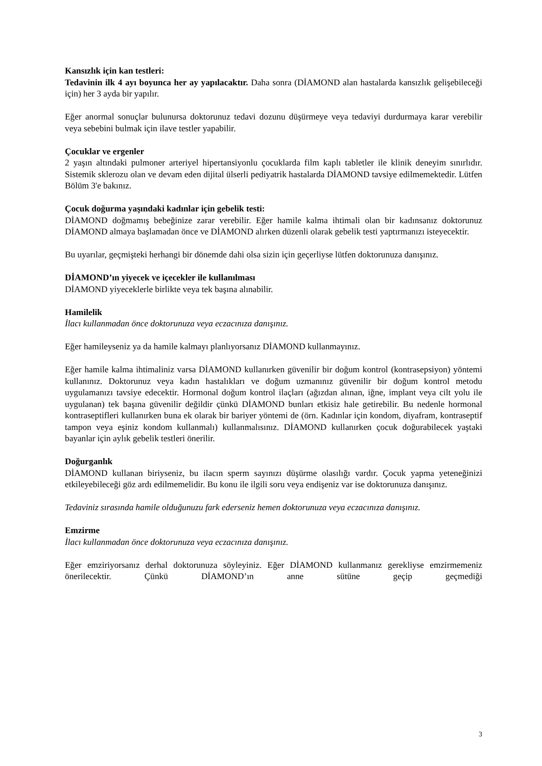Kansızlık için kan testleri:
Tedavinin ilk 4 ayı boyunca her ay yapılacaktır. Daha sonra (DİAMOND alan hastalarda kansızlık gelişebileceği için) her 3 ayda bir yapılır.
Eğer anormal sonuçlar bulunursa doktorunuz tedavi dozunu düşürmeye veya tedaviyi durdurmaya karar verebilir veya sebebini bulmak için ilave testler yapabilir.
Çocuklar ve ergenler
2 yaşın altındaki pulmoner arteriyel hipertansiyonlu çocuklarda film kaplı tabletler ile klinik deneyim sınırlıdır. Sistemik sklerozu olan ve devam eden dijital ülserli pediyatrik hastalarda DİAMOND tavsiye edilmemektedir. Lütfen Bölüm 3'e bakınız.
Çocuk doğurma yaşındaki kadınlar için gebelik testi:
DİAMOND doğmamış bebeğinize zarar verebilir. Eğer hamile kalma ihtimali olan bir kadınsanız doktorunuz DİAMOND almaya başlamadan önce ve DİAMOND alırken düzenli olarak gebelik testi yaptırmanızı isteyecektir.
Bu uyarılar, geçmişteki herhangi bir dönemde dahi olsa sizin için geçerliyse lütfen doktorunuza danışınız.
DİAMOND’ın yiyecek ve içecekler ile kullanılması
DİAMOND yiyeceklerle birlikte veya tek başına alınabilir.
Hamilelik
İlacı kullanmadan önce doktorunuza veya eczacınıza danışınız.
Eğer hamileyseniz ya da hamile kalmayı planlıyorsanız DİAMOND kullanmayınız.
Eğer hamile kalma ihtimaliniz varsa DİAMOND kullanırken güvenilir bir doğum kontrol (kontrasepsiyon) yöntemi kullanınız. Doktorunuz veya kadın hastalıkları ve doğum uzmanınız güvenilir bir doğum kontrol metodu uygulamanızı tavsiye edecektir. Hormonal doğum kontrol ilaçları (ağızdan alınan, iğne, implant veya cilt yolu ile uygulanan) tek başına güvenilir değildir çünkü DİAMOND bunları etkisiz hale getirebilir. Bu nedenle hormonal kontraseptifleri kullanırken buna ek olarak bir bariyer yöntemi de (örn. Kadınlar için kondom, diyafram, kontraseptif tampon veya eşiniz kondom kullanmalı) kullanmalısınız. DİAMOND kullanırken çocuk doğurabilecek yaştaki bayanlar için aylık gebelik testleri önerilir.
Doğurganlık
DİAMOND kullanan biriyseniz, bu ilacın sperm sayınızı düşürme olasılığı vardır. Çocuk yapma yeteneğinizi etkileyebileceği göz ardı edilmemelidir. Bu konu ile ilgili soru veya endişeniz var ise doktorunuza danışınız.
Tedaviniz sırasında hamile olduğunuzu fark ederseniz hemen doktorunuza veya eczacınıza danışınız.
Emzirme
İlacı kullanmadan önce doktorunuza veya eczacınıza danışınız.
Eğer emziriyorsanız derhal doktorunuza söyleyiniz. Eğer DİAMOND kullanmanız gerekliyse emzirmemeniz önerilecektir. Çünkü DİAMOND’ın anne sütüne geçip geçmediği
3